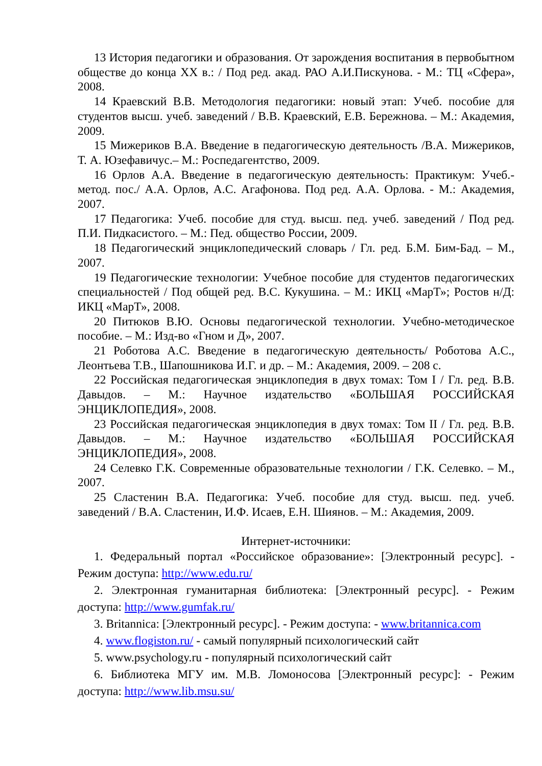13 История педагогики и образования. От зарождения воспитания в первобытном обществе до конца XX в.: / Под ред. акад. РАО А.И.Пискунова. - М.: ТЦ «Сфера», 2008.
14 Краевский В.В. Методология педагогики: новый этап: Учеб. пособие для студентов высш. учеб. заведений / В.В. Краевский, Е.В. Бережнова. – М.: Академия, 2009.
15 Мижериков В.А. Введение в педагогическую деятельность /В.А. Мижериков, Т. А. Юзефавичус.– М.: Роспедагентство, 2009.
16 Орлов А.А. Введение в педагогическую деятельность: Практикум: Учеб.-метод. пос./ А.А. Орлов, А.С. Агафонова. Под ред. А.А. Орлова. - М.: Академия, 2007.
17 Педагогика: Учеб. пособие для студ. высш. пед. учеб. заведений / Под ред. П.И. Пидкасистого. – М.: Пед. общество России, 2009.
18 Педагогический энциклопедический словарь / Гл. ред. Б.М. Бим-Бад. – М., 2007.
19 Педагогические технологии: Учебное пособие для студентов педагогических специальностей / Под общей ред. В.С. Кукушина. – М.: ИКЦ «МарТ»; Ростов н/Д: ИКЦ «МарТ», 2008.
20 Питюков В.Ю. Основы педагогической технологии. Учебно-методическое пособие. – М.: Изд-во «Гном и Д», 2007.
21 Роботова А.С. Введение в педагогическую деятельность/ Роботова А.С., Леонтьева Т.В., Шапошникова И.Г. и др. – М.: Академия, 2009. – 208 с.
22 Российская педагогическая энциклопедия в двух томах: Том I / Гл. ред. В.В. Давыдов. – М.: Научное издательство «БОЛЬШАЯ РОССИЙСКАЯ ЭНЦИКЛОПЕДИЯ», 2008.
23 Российская педагогическая энциклопедия в двух томах: Том II / Гл. ред. В.В. Давыдов. – М.: Научное издательство «БОЛЬШАЯ РОССИЙСКАЯ ЭНЦИКЛОПЕДИЯ», 2008.
24 Селевко Г.К. Современные образовательные технологии / Г.К. Селевко. – М., 2007.
25 Сластенин В.А. Педагогика: Учеб. пособие для студ. высш. пед. учеб. заведений / В.А. Сластенин, И.Ф. Исаев, Е.Н. Шиянов. – М.: Академия, 2009.
Интернет-источники:
1. Федеральный портал «Российское образование»: [Электронный ресурс]. - Режим доступа: http://www.edu.ru/
2. Электронная гуманитарная библиотека: [Электронный ресурс]. - Режим доступа: http://www.gumfak.ru/
3. Britannica: [Электронный ресурс]. - Режим доступа: - www.britannica.com
4. www.flogiston.ru/ - самый популярный психологический сайт
5. www.psychology.ru - популярный психологический сайт
6. Библиотека МГУ им. М.В. Ломоносова [Электронный ресурс]: - Режим доступа: http://www.lib.msu.su/